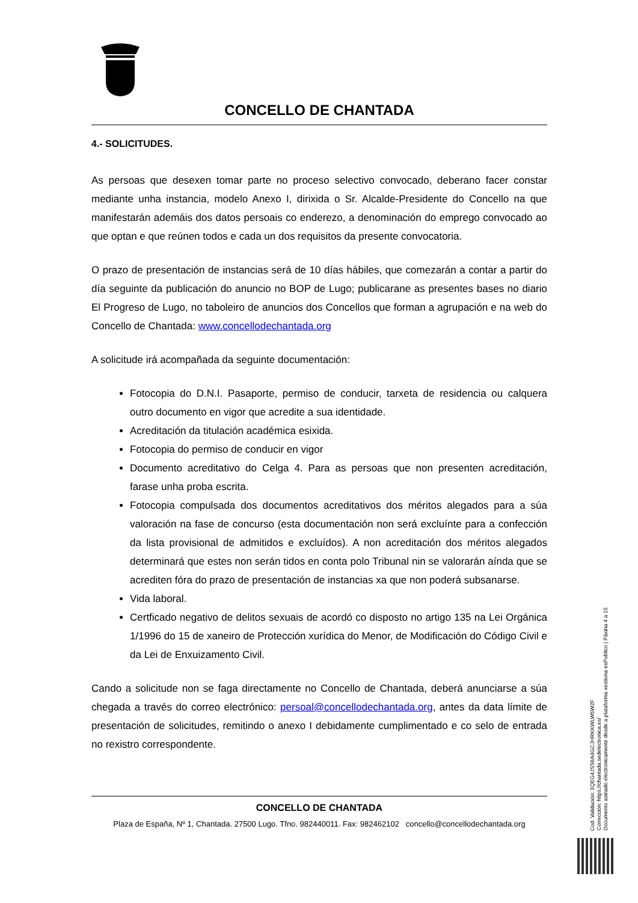CONCELLO DE CHANTADA
4.- SOLICITUDES.
As persoas que desexen tomar parte no proceso selectivo convocado, deberano facer constar mediante unha instancia, modelo Anexo I, dirixida o Sr. Alcalde-Presidente do Concello na que manifestarán ademáis dos datos persoais co enderezo, a denominación do emprego convocado ao que optan e que reúnen todos e cada un dos requisitos da presente convocatoria.
O prazo de presentación de instancias será de 10 días hábiles, que comezarán a contar a partir do día seguinte da publicación do anuncio no BOP de Lugo; publicarane as presentes bases no diario El Progreso de Lugo, no taboleiro de anuncios dos Concellos que forman a agrupación e na web do Concello de Chantada: www.concellodechantada.org
A solicitude irá acompañada da seguinte documentación:
Fotocopia do D.N.I. Pasaporte, permiso de conducir, tarxeta de residencia ou calquera outro documento en vigor que acredite a sua identidade.
Acreditación da titulación académica esixida.
Fotocopia do permiso de conducir en vigor
Documento acreditativo do Celga 4. Para as persoas que non presenten acreditación, farase unha proba escrita.
Fotocopia compulsada dos documentos acreditativos dos méritos alegados para a súa valoración na fase de concurso (esta documentación non será excluínte para a confección da lista provisional de admitidos e excluídos). A non acreditación dos méritos alegados determinará que estes non serán tidos en conta polo Tribunal nin se valorarán aínda que se acrediten fóra do prazo de presentación de instancias xa que non poderá subsanarse.
Vida laboral.
Certficado negativo de delitos sexuais de acordó co disposto no artigo 135 na Lei Orgánica 1/1996 do 15 de xaneiro de Protección xurídica do Menor, de Modificación do Código Civil e da Lei de Enxuizamento Civil.
Cando a solicitude non se faga directamente no Concello de Chantada, deberá anunciarse a súa chegada a través do correo electrónico: persoal@concellodechantada.org, antes da data límite de presentación de solicitudes, remitindo o anexo I debidamente cumplimentado e co selo de entrada no rexistro correspondente.
CONCELLO DE CHANTADA
Plaza de España, Nº 1, Chantada. 27500 Lugo. Tfno. 982440011. Fax: 982462102 concello@concellodechantada.org
Cod. Validación: 3QEG4JSS6A4GCJHRKKWLW5W2F
Corrección: https://chantada.sedelectronica.es/
Documento asinado electronicamente desde a plataforma xestiona esPublico | Páxina 4 a 15